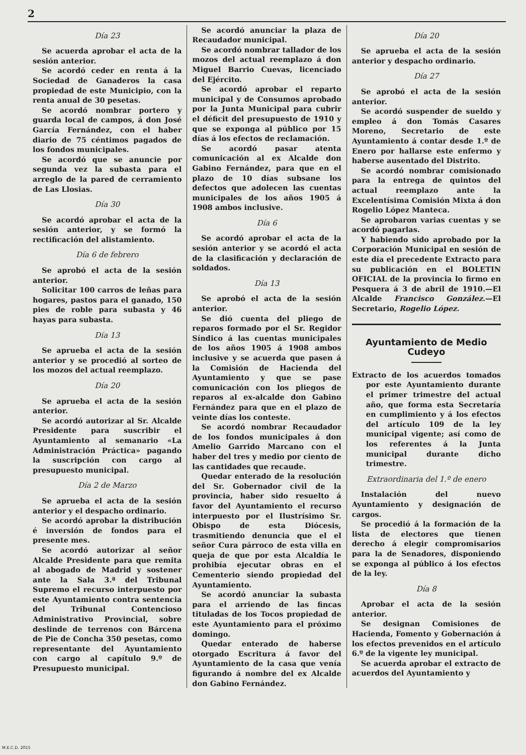2
Día 23
Se acuerda aprobar el acta de la sesión anterior.
Se acordó ceder en renta á la Sociedad de Ganaderos la casa propiedad de este Municipio, con la renta anual de 30 pesetas.
Se acordó nombrar portero y guarda local de campos, á don José García Fernández, con el haber diario de 75 céntimos pagados de los fondos municipales.
Se acordó que se anuncie por segunda vez la subasta para el arreglo de la pared de cerramiento de Las Llosias.
Día 30
Se acordó aprobar el acta de la sesión anterior, y se formó la rectificación del alistamiento.
Día 6 de febrero
Se aprobó el acta de la sesión anterior.
Solicitar 100 carros de leñas para hogares, pastos para el ganado, 150 pies de roble para subasta y 46 hayas para subasta.
Día 13
Se aprueba el acta de la sesión anterior y se procedió al sorteo de los mozos del actual reemplazo.
Día 20
Se aprueba el acta de la sesión anterior.
Se acordó autorizar al Sr. Alcalde Presidente para suscribir el Ayuntamiento al semanario «La Administración Práctica» pagando la suscripción con cargo al presupuesto municipal.
Día 2 de Marzo
Se aprueba el acta de la sesión anterior y el despacho ordinario.
Se acordó aprobar la distribución é inversión de fondos para el presente mes.
Se acordó autorizar al señor Alcalde Presidente para que remita al abogado de Madrid y sostener ante la Sala 3.ª del Tribunal Supremo el recurso interpuesto por este Ayuntamiento contra sentencia del Tribunal Contencioso Administrativo Provincial, sobre deslinde de terrenos con Bárcena de Pie de Concha 350 pesetas, como representante del Ayuntamiento con cargo al capítulo 9.º de Presupuesto municipal.
Se acordó anunciar la plaza de Recaudador municipal.
Se acordó nombrar tallador de los mozos del actual reemplazo á don Miguel Barrio Cuevas, licenciado del Ejército.
Se acordó aprobar el reparto municipal y de Consumos aprobado por la Junta Municipal para cubrir el déficit del presupuesto de 1910 y que se exponga al público por 15 días á los efectos de reclamación.
Se acordó pasar atenta comunicación al ex Alcalde don Gabino Fernández, para que en el plazo de 10 días subsane los defectos que adolecen las cuentas municipales de los años 1905 á 1908 ambos inclusive.
Día 6
Se acordó aprobar el acta de la sesión anterior y se acordó el acta de la clasificación y declaración de soldados.
Día 13
Se aprobó el acta de la sesión anterior.
Se dió cuenta del pliego de reparos formado por el Sr. Regidor Síndico á las cuentas municipales de los años 1905 á 1908 ambos inclusive y se acuerda que pasen á la Comisión de Hacienda del Ayuntamiento y que se pase comunicación con los pliegos de reparos al ex-alcalde don Gabino Fernández para que en el plazo de veinte días los conteste.
Se acordó nombrar Recaudador de los fondos municipales á don Amelio Garrido Marcano con el haber del tres y medio por ciento de las cantidades que recaude.
Quedar enterado de la resolución del Sr. Gobernador civil de la provincia, haber sido resuelto á favor del Ayuntamiento el recurso interpuesto por el Ilustrísimo Sr. Obispo de esta Diócesis, trasmitiendo denuncia que el el señor Cura párroco de esta villa en queja de que por esta Alcaldía le prohibía ejecutar obras en el Cementerio siendo propiedad del Ayuntamiento.
Se acordó anunciar la subasta para el arriendo de las fincas tituladas de los Tocos propiedad de este Ayuntamiento para el próximo domingo.
Quedar enterado de haberse otorgado Escritura á favor del Ayuntamiento de la casa que venía figurando á nombre del ex Alcalde don Gabino Fernández.
Día 20
Se aprueba el acta de la sesión anterior y despacho ordinario.
Día 27
Se aprobó el acta de la sesión anterior.
Se acordó suspender de sueldo y empleo á don Tomás Casares Moreno, Secretario de este Ayuntamiento á contar desde 1.º de Enero por hallarse este enfermo y haberse ausentado del Distrito.
Se acordó nombrar comisionado para la entrega de quintos del actual reemplazo ante la Excelentísima Comisión Mixta á don Rogelio López Manteca.
Se aprobaron varias cuentas y se acordó pagarlas.
Y habiendo sido aprobado por la Corporación Municipal en sesión de este día el precedente Extracto para su publicación en el BOLETIN OFICIAL de la provincia lo firmo en Pesquera á 3 de abril de 1910.—El Alcalde Francisco González.—El Secretario, Rogelio López.
Ayuntamiento de Medio Cudeyo
Extracto de los acuerdos tomados por este Ayuntamiento durante el primer trimestre del actual año, que forma esta Secretaría en cumplimiento y á los efectos del artículo 109 de la ley municipal vigente; así como de los referentes á la Junta municipal durante dicho trimestre.
Extraordinaria del 1.º de enero
Instalación del nuevo Ayuntamiento y designación de cargos.
Se procedió á la formación de la lista de electores que tienen derecho á elegir compromisarios para la de Senadores, disponiendo se exponga al público á los efectos de la ley.
Día 8
Aprobar el acta de la sesión anterior.
Se designan Comisiones de Hacienda, Fomento y Gobernación á los efectos prevenidos en el artículo 6.º de la vigente ley municipal.
Se acuerda aprobar el extracto de acuerdos del Ayuntamiento y
M.E.C.D. 2015